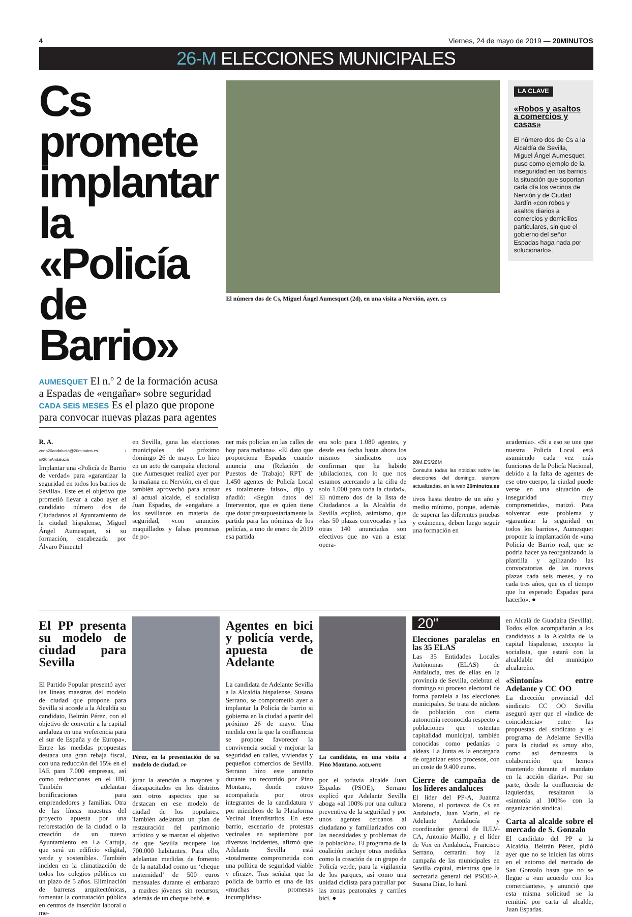4 Viernes, 24 de mayo de 2019 — 20MINUTOS
26-M ELECCIONES MUNICIPALES
Cs promete implantar la «Policía de Barrio»
AUMESQUET El n.º 2 de la formación acusa a Espadas de «engañar» sobre seguridad CADA SEIS MESES Es el plazo que propone para convocar nuevas plazas para agentes
El número dos de Cs, Miguel Ángel Aumesquet (2d), en una visita a Nervión, ayer. CS
LA CLAVE
«Robos y asaltos a comercios y casas»
El número dos de Cs a la Alcaldía de Sevilla, Miguel Ángel Aumesquet, puso como ejemplo de la inseguridad en los barrios la situación que soportan cada día los vecinos de Nervión y de Ciudad Jardín «con robos y asaltos diarios a comercios y domicilios particulares, sin que el gobierno del señor Espadas haga nada por solucionarlo».
R. A.
zona20andalucia@20minutos.es / @20mAndalucia
Implantar una «Policía de Barrio de verdad» para «garantizar la seguridad en todos los barrios de Sevilla». Este es el objetivo que prometió llevar a cabo ayer el candidato número dos de Ciudadanos al Ayuntamiento de la ciudad hispalense, Miguel Ángel Aumesquet, si su formación, encabezada por Álvaro Pimentel
en Sevilla, gana las elecciones municipales del próximo domingo 26 de mayo. Lo hizo en un acto de campaña electoral que Aumesquet realizó ayer por la mañana en Nervión, en el que también aprovechó para acusar al actual alcalde, el socialista Juan Espadas, de «engañar» a los sevillanos en materia de seguridad, «con anuncios maquillados y falsas promesas de po-
ner más policías en las calles de hoy para mañana». «El dato que proporciona Espadas cuando anuncia una (Relación de Puestos de Trabajo) RPT de 1.450 agentes de Policía Local es totalmente falso», dijo y añadió: «Según datos del Interventor, que es quien tiene que dotar presupuestariamente la partida para las nóminas de los policías, a uno de enero de 2019 esa partida
era solo para 1.080 agentes, y desde esa fecha hasta ahora los mismos sindicatos nos confirman que ha habido jubilaciones, con lo que nos estamos acercando a la cifra de solo 1.000 para toda la ciudad». El número dos de la lista de Ciudadanos a la Alcaldía de Sevilla explicó, asimismo, que «las 50 plazas convocadas y las otras 140 anunciadas son efectivos que no van a estar opera-
20M.ES/26M
Consulta todas las noticias sobre las elecciones del domingo, siempre actualizadas, en la web 20minutos.es
tivos hasta dentro de un año y medio mínimo, porque, además de superar las diferentes pruebas y exámenes, deben luego seguir una formación en
academia». «Si a eso se une que nuestra Policía Local está asumiendo cada vez más funciones de la Policía Nacional, debido a la falta de agentes de ese otro cuerpo, la ciudad puede verse en una situación de inseguridad muy comprometida», matizó. Para solventar este problema y «garantizar la seguridad en todos los barrios», Aumesquet propone la implantación de «una Policía de Barrio real, que se podría hacer ya reorganizando la plantilla y agilizando las convocatorias de las nuevas plazas cada seis meses, y no cada tres años, que es el tiempo que ha esperado Espadas para hacerlo». ●
El PP presenta su modelo de ciudad para Sevilla
El Partido Popular presentó ayer las líneas maestras del modelo de ciudad que propone para Sevilla si accede a la Alcaldía su candidato, Beltrán Pérez, con el objetivo de convertir a la capital andaluza en una «referencia para el sur de España y de Europa». Entre las medidas propuestas destaca una gran rebaja fiscal, con una reducción del 15% en el IAE para 7.000 empresas, así como reducciones en el IBI. También adelantan bonificaciones para emprendedores y familias. Otra de las líneas maestras del proyecto apuesta por una reforestación de la ciudad o la creación de un nuevo Ayuntamiento en La Cartuja, que será un edificio «digital, verde y sostenible». También inciden en la climatización de todos los colegios públicos en un plazo de 5 años. Eliminación de barreras arquitectónicas, fomentar la contratación pública en centros de inserción laboral o me-
Pérez, en la presentación de su modelo de ciudad. PP
jorar la atención a mayores y discapacitados en los distritos son otros aspectos que se destacan en ese modelo de ciudad de los populares. También adelantan un plan de restauración del patrimonio artístico y se marcan el objetivo de que Sevilla recupere los 700.000 habitantes. Para ello, adelantan medidas de fomento de la natalidad como un ‘cheque maternidad’ de 500 euros mensuales durante el embarazo a madres jóvenes sin recursos, además de un cheque bebé. ●
Agentes en bici y policía verde, apuesta de Adelante
La candidata de Adelante Sevilla a la Alcaldía hispalense, Susana Serrano, se comprometió ayer a implantar la Policía de barrio si gobierna en la ciudad a partir del próximo 26 de mayo. Una medida con la que la confluencia se propone favorecer la convivencia social y mejorar la seguridad en calles, viviendas y pequeños comercios de Sevilla. Serrano hizo este anuncio durante un recorrido por Pino Montano, donde estuvo acompañada por otros integrantes de la candidatura y por miembros de la Plataforma Vecinal Interdistritos. En este barrio, escenario de protestas vecinales en septiembre por diversos incidentes, afirmó que Adelante Sevilla está «totalmente comprometida con una política de seguridad viable y eficaz». Tras señalar que la policía de barrio es una de las «muchas promesas incumplidas»
La candidata, en una visita a Pino Montano. ADELANTE
por el todavía alcalde Juan Espadas (PSOE), Serrano explicó que Adelante Sevilla aboga «al 100% por una cultura preventiva de la seguridad y por unos agentes cercanos al ciudadano y familiarizados con las necesidades y problemas de la población». El programa de la coalición incluye otras medidas como la creación de un grupo de Policía verde, para la vigilancia de los parques, así como una unidad ciclista para patrullar por las zonas peatonales y carriles bici. ●
20"
Elecciones paralelas en las 35 ELAS
Las 35 Entidades Locales Autónomas (ELAS) de Andalucía, tres de ellas en la provincia de Sevilla, celebran el domingo su proceso electoral de forma paralela a las elecciones municipales. Se trata de núcleos de población con cierta autonomía reconocida respecto a poblaciones que ostentan capitalidad municipal, también conocidas como pedanías o aldeas. La Junta es la encargada de organizar estos procesos, con un coste de 9.400 euros.
Cierre de campaña de los líderes andaluces
El líder del PP-A, Juanma Moreno, el portavoz de Cs en Andalucía, Juan Marín, el de Adelante Andalucía y coordinador general de IULV-CA, Antonio Maíllo, y el líder de Vox en Andalucía, Francisco Serrano, cerrarán hoy la campaña de las municipales en Sevilla capital, mientras que la secretaria general del PSOE-A, Susana Díaz, lo hará
en Alcalá de Guadaíra (Sevilla). Todos ellos acompañarán a los candidatos a la Alcaldía de la capital hispalense, excepto la socialista, que estará con la alcaldable del municipio alcalareño.
«Sintonía» entre Adelante y CC OO
La dirección provincial del sindicato CC OO Sevilla aseguró ayer que el «índice de coincidencia» entre las propuestas del sindicato y el programa de Adelante Sevilla para la ciudad es «muy alto, como así demuestra la colaboración que hemos mantenido durante el mandato en la acción diaria». Por su parte, desde la confluencia de izquierdas, resaltaron la «sintonía al 100%» con la organización sindical.
Carta al alcalde sobre el mercado de S. Gonzalo
El candidato del PP a la Alcaldía, Beltrán Pérez, pidió ayer que no se inicien las obras en el entorno del mercado de San Gonzalo hasta que no se llegue a «un acuerdo con los comerciantes», y anunció que esta misma solicitud se la remitirá por carta al alcalde, Juan Espadas.